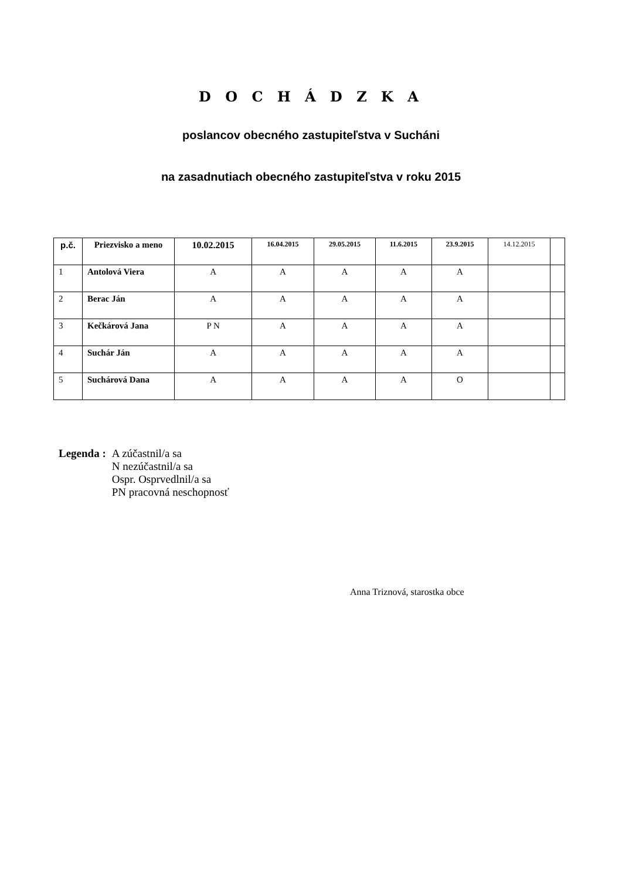D O C H Á D Z K A
poslancov obecného zastupiteľstva v Sucháni
na zasadnutiach obecného zastupiteľstva v roku 2015
| p.č. | Priezvisko a meno | 10.02.2015 | 16.04.2015 | 29.05.2015 | 11.6.2015 | 23.9.2015 | 14.12.2015 | |
| --- | --- | --- | --- | --- | --- | --- | --- | --- |
| 1 | Antolová Viera | A | A | A | A | A | | |
| 2 | Berac Ján | A | A | A | A | A | | |
| 3 | Kečkárová Jana | P N | A | A | A | A | | |
| 4 | Suchár Ján | A | A | A | A | A | | |
| 5 | Suchárová Dana | A | A | A | A | O | | |
Legenda : A zúčastnil/a sa
N nezúčastnil/a sa
Ospr. Osprvedlnil/a sa
PN pracovná neschopnosť
Anna Triznová, starostka obce